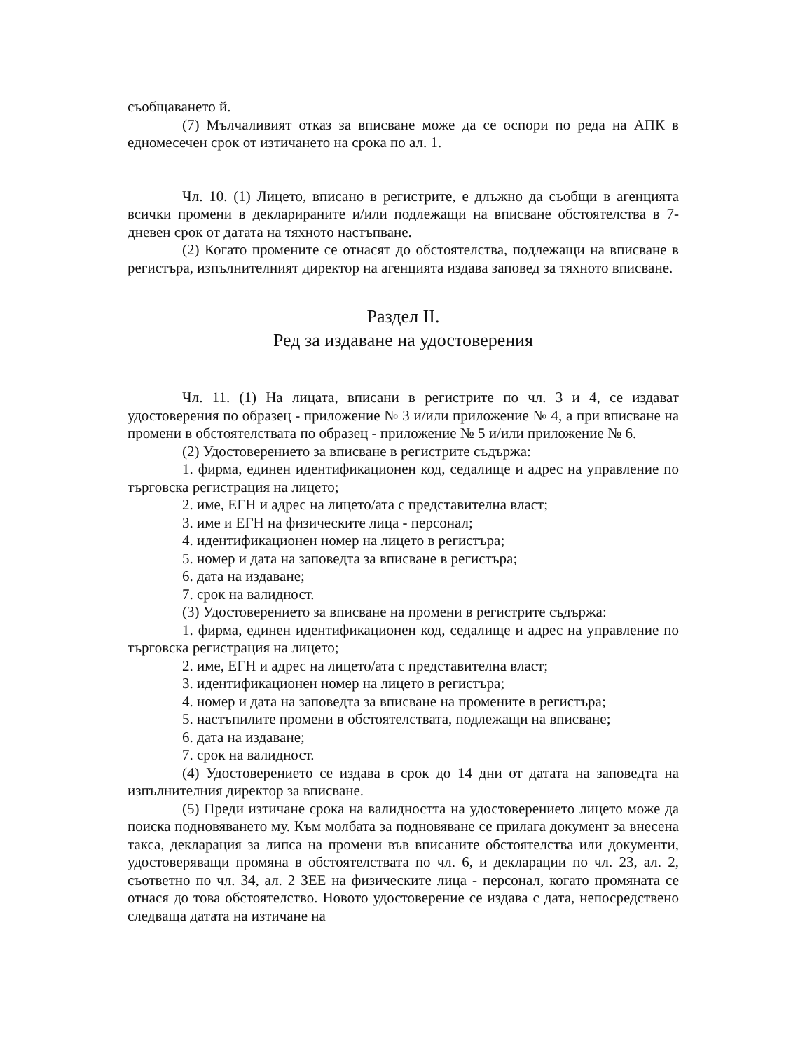съобщаването й.
(7) Мълчаливият отказ за вписване може да се оспори по реда на АПК в едномесечен срок от изтичането на срока по ал. 1.
Чл. 10. (1) Лицето, вписано в регистрите, е длъжно да съобщи в агенцията всички промени в декларираните и/или подлежащи на вписване обстоятелства в 7-дневен срок от датата на тяхното настъпване.
(2) Когато промените се отнасят до обстоятелства, подлежащи на вписване в регистъра, изпълнителният директор на агенцията издава заповед за тяхното вписване.
Раздел II.
Ред за издаване на удостоверения
Чл. 11. (1) На лицата, вписани в регистрите по чл. 3 и 4, се издават удостоверения по образец - приложение № 3 и/или приложение № 4, а при вписване на промени в обстоятелствата по образец - приложение № 5 и/или приложение № 6.
(2) Удостоверението за вписване в регистрите съдържа:
1. фирма, единен идентификационен код, седалище и адрес на управление по търговска регистрация на лицето;
2. име, ЕГН и адрес на лицето/ата с представителна власт;
3. име и ЕГН на физическите лица - персонал;
4. идентификационен номер на лицето в регистъра;
5. номер и дата на заповедта за вписване в регистъра;
6. дата на издаване;
7. срок на валидност.
(3) Удостоверението за вписване на промени в регистрите съдържа:
1. фирма, единен идентификационен код, седалище и адрес на управление по търговска регистрация на лицето;
2. име, ЕГН и адрес на лицето/ата с представителна власт;
3. идентификационен номер на лицето в регистъра;
4. номер и дата на заповедта за вписване на промените в регистъра;
5. настъпилите промени в обстоятелствата, подлежащи на вписване;
6. дата на издаване;
7. срок на валидност.
(4) Удостоверението се издава в срок до 14 дни от датата на заповедта на изпълнителния директор за вписване.
(5) Преди изтичане срока на валидността на удостоверението лицето може да поиска подновяването му. Към молбата за подновяване се прилага документ за внесена такса, декларация за липса на промени във вписаните обстоятелства или документи, удостоверяващи промяна в обстоятелствата по чл. 6, и декларации по чл. 23, ал. 2, съответно по чл. 34, ал. 2 ЗЕЕ на физическите лица - персонал, когато промяната се отнася до това обстоятелство. Новото удостоверение се издава с дата, непосредствено следваща датата на изтичане на